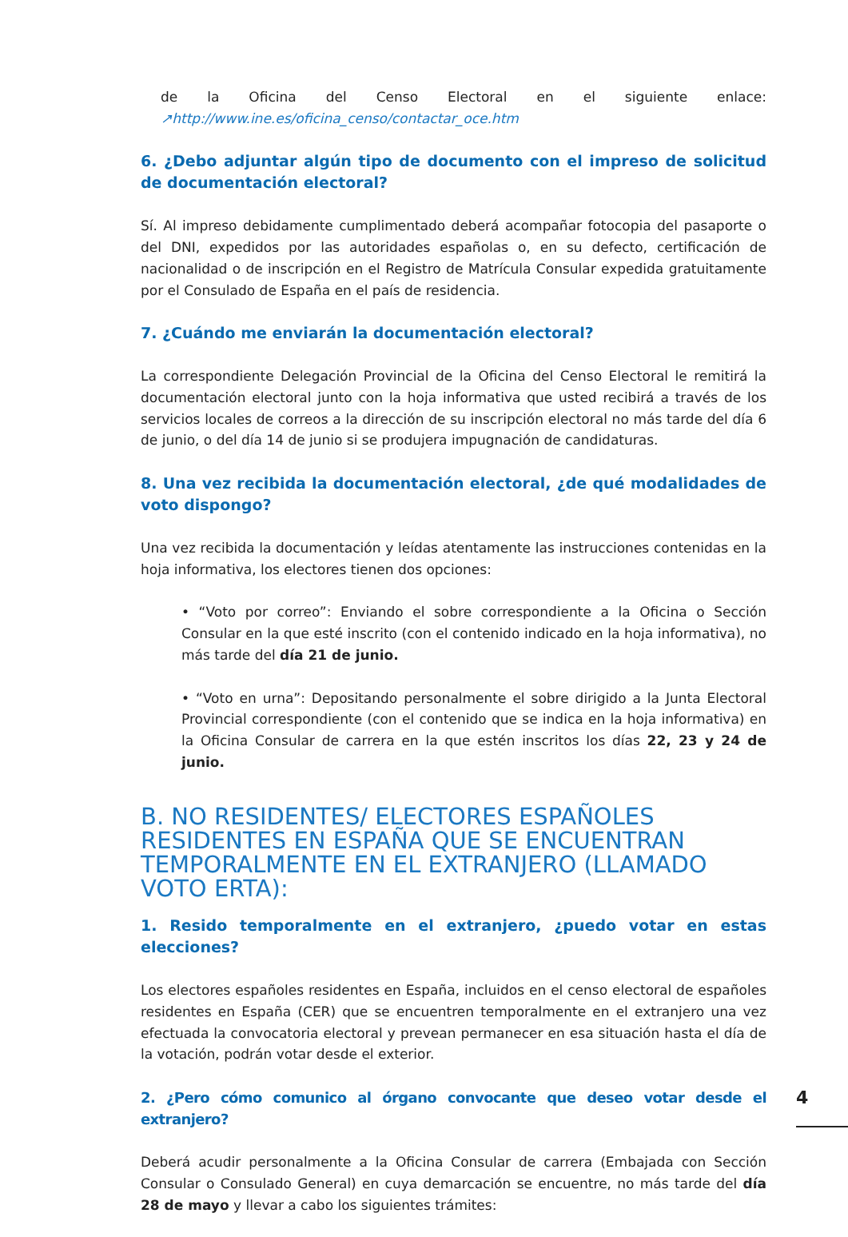de la Oficina del Censo Electoral en el siguiente enlace: ↗http://www.ine.es/oficina_censo/contactar_oce.htm
6. ¿Debo adjuntar algún tipo de documento con el impreso de solicitud de documentación electoral?
Sí. Al impreso debidamente cumplimentado deberá acompañar fotocopia del pasaporte o del DNI, expedidos por las autoridades españolas o, en su defecto, certificación de nacionalidad o de inscripción en el Registro de Matrícula Consular expedida gratuitamente por el Consulado de España en el país de residencia.
7. ¿Cuándo me enviarán la documentación electoral?
La correspondiente Delegación Provincial de la Oficina del Censo Electoral le remitirá la documentación electoral junto con la hoja informativa que usted recibirá a través de los servicios locales de correos a la dirección de su inscripción electoral no más tarde del día 6 de junio, o del día 14 de junio si se produjera impugnación de candidaturas.
8. Una vez recibida la documentación electoral, ¿de qué modalidades de voto dispongo?
Una vez recibida la documentación y leídas atentamente las instrucciones contenidas en la hoja informativa, los electores tienen dos opciones:
• “Voto por correo”: Enviando el sobre correspondiente a la Oficina o Sección Consular en la que esté inscrito (con el contenido indicado en la hoja informativa), no más tarde del día 21 de junio.
• “Voto en urna”: Depositando personalmente el sobre dirigido a la Junta Electoral Provincial correspondiente (con el contenido que se indica en la hoja informativa) en la Oficina Consular de carrera en la que estén inscritos los días 22, 23 y 24 de junio.
B. NO RESIDENTES/ ELECTORES ESPAÑOLES RESIDENTES EN ESPAÑA QUE SE ENCUENTRAN TEMPORALMENTE EN EL EXTRANJERO (LLAMADO VOTO ERTA):
1. Resido temporalmente en el extranjero, ¿puedo votar en estas elecciones?
Los electores españoles residentes en España, incluidos en el censo electoral de españoles residentes en España (CER) que se encuentren temporalmente en el extranjero una vez efectuada la convocatoria electoral y prevean permanecer en esa situación hasta el día de la votación, podrán votar desde el exterior.
2. ¿Pero cómo comunico al órgano convocante que deseo votar desde el extranjero?
Deberá acudir personalmente a la Oficina Consular de carrera (Embajada con Sección Consular o Consulado General) en cuya demarcación se encuentre, no más tarde del día 28 de mayo y llevar a cabo los siguientes trámites:
4